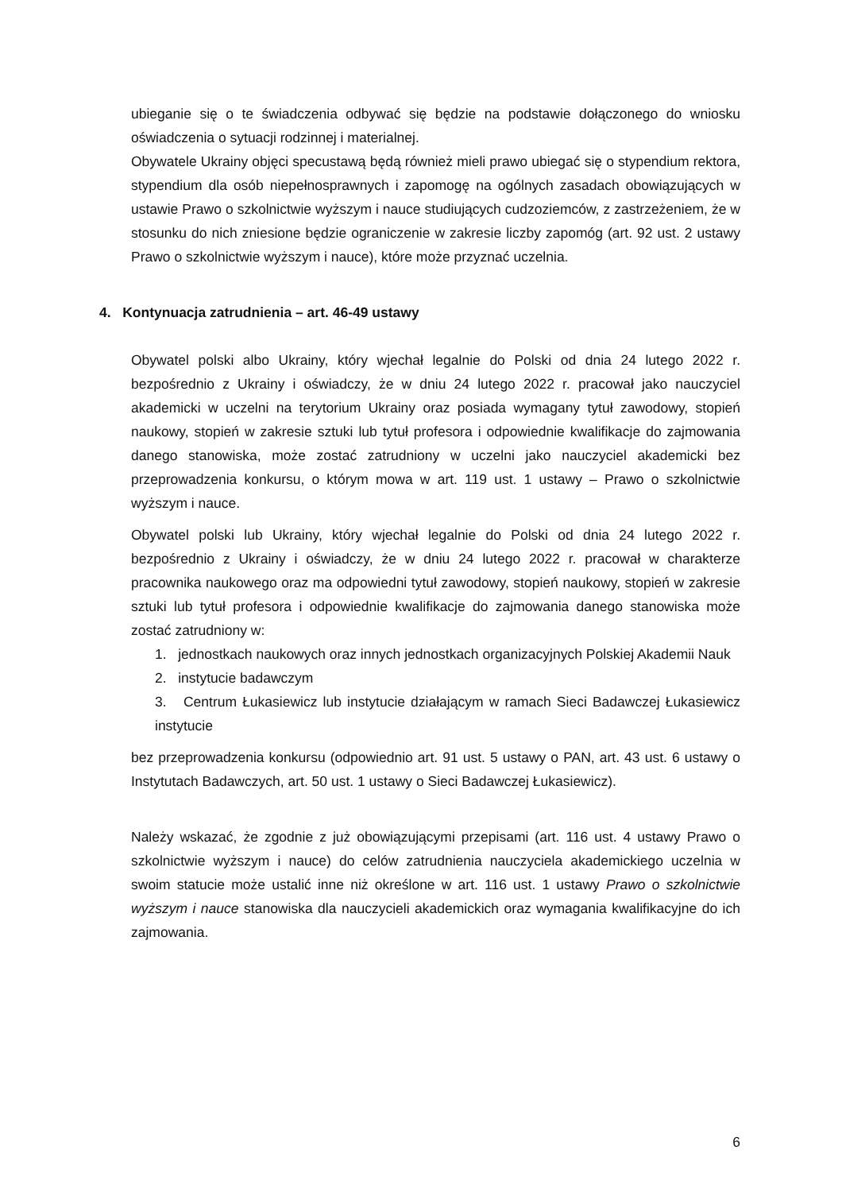ubieganie się o te świadczenia odbywać się będzie na podstawie dołączonego do wniosku oświadczenia o sytuacji rodzinnej i materialnej.
Obywatele Ukrainy objęci specustawą będą również mieli prawo ubiegać się o stypendium rektora, stypendium dla osób niepełnosprawnych i zapomogę na ogólnych zasadach obowiązujących w ustawie Prawo o szkolnictwie wyższym i nauce studiujących cudzoziemców, z zastrzeżeniem, że w stosunku do nich zniesione będzie ograniczenie w zakresie liczby zapomóg (art. 92 ust. 2 ustawy Prawo o szkolnictwie wyższym i nauce), które może przyznać uczelnia.
4. Kontynuacja zatrudnienia – art. 46-49 ustawy
Obywatel polski albo Ukrainy, który wjechał legalnie do Polski od dnia 24 lutego 2022 r. bezpośrednio z Ukrainy i oświadczy, że w dniu 24 lutego 2022 r. pracował jako nauczyciel akademicki w uczelni na terytorium Ukrainy oraz posiada wymagany tytuł zawodowy, stopień naukowy, stopień w zakresie sztuki lub tytuł profesora i odpowiednie kwalifikacje do zajmowania danego stanowiska, może zostać zatrudniony w uczelni jako nauczyciel akademicki bez przeprowadzenia konkursu, o którym mowa w art. 119 ust. 1 ustawy – Prawo o szkolnictwie wyższym i nauce.
Obywatel polski lub Ukrainy, który wjechał legalnie do Polski od dnia 24 lutego 2022 r. bezpośrednio z Ukrainy i oświadczy, że w dniu 24 lutego 2022 r. pracował w charakterze pracownika naukowego oraz ma odpowiedni tytuł zawodowy, stopień naukowy, stopień w zakresie sztuki lub tytuł profesora i odpowiednie kwalifikacje do zajmowania danego stanowiska może zostać zatrudniony w:
1. jednostkach naukowych oraz innych jednostkach organizacyjnych Polskiej Akademii Nauk
2. instytucie badawczym
3. Centrum Łukasiewicz lub instytucie działającym w ramach Sieci Badawczej Łukasiewicz instytucie
bez przeprowadzenia konkursu (odpowiednio art. 91 ust. 5 ustawy o PAN, art. 43 ust. 6 ustawy o Instytutach Badawczych, art. 50 ust. 1 ustawy o Sieci Badawczej Łukasiewicz).
Należy wskazać, że zgodnie z już obowiązującymi przepisami (art. 116 ust. 4 ustawy Prawo o szkolnictwie wyższym i nauce) do celów zatrudnienia nauczyciela akademickiego uczelnia w swoim statucie może ustalić inne niż określone w art. 116 ust. 1 ustawy Prawo o szkolnictwie wyższym i nauce stanowiska dla nauczycieli akademickich oraz wymagania kwalifikacyjne do ich zajmowania.
6